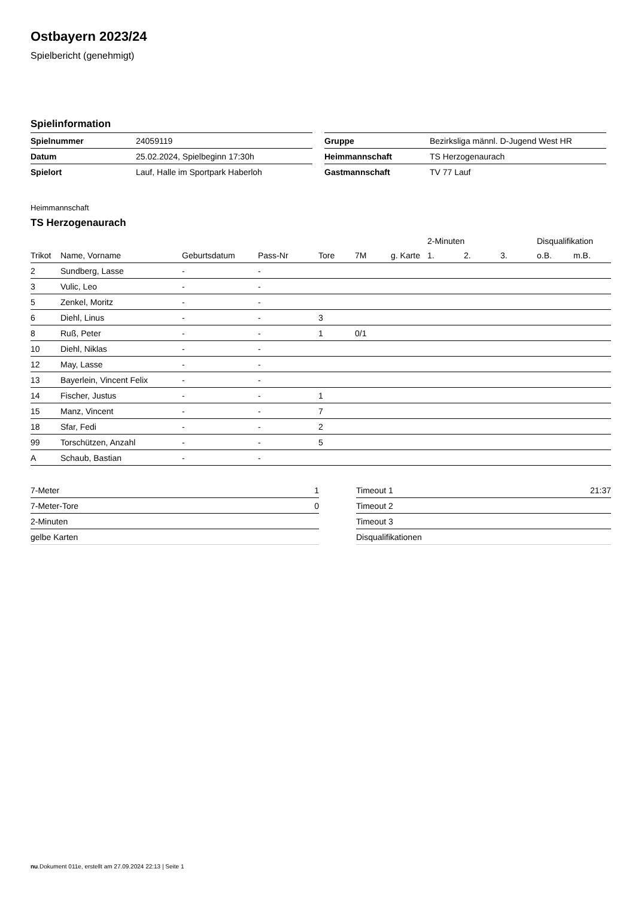Ostbayern 2023/24
Spielbericht (genehmigt)
Spielinformation
| Spielnummer | 24059119 |
| Datum | 25.02.2024, Spielbeginn 17:30h |
| Spielort | Lauf, Halle im Sportpark Haberloh |
| Gruppe | Bezirksliga männl. D-Jugend West HR |
| Heimmannschaft | TS Herzogenaurach |
| Gastmannschaft | TV 77 Lauf |
Heimmannschaft
TS Herzogenaurach
| | | | | | | | 2-Minuten | | | Disqualifikation | |
| --- | --- | --- | --- | --- | --- | --- | --- | --- | --- | --- | --- |
| Trikot | Name, Vorname | Geburtsdatum | Pass-Nr | Tore | 7M | g. Karte | 1. | 2. | 3. | o.B. | m.B. |
| 2 | Sundberg, Lasse | - | - | | | | | | | | |
| 3 | Vulic, Leo | - | - | | | | | | | | |
| 5 | Zenkel, Moritz | - | - | | | | | | | | |
| 6 | Diehl, Linus | - | - | 3 | | | | | | | |
| 8 | Ruß, Peter | - | - | 1 | 0/1 | | | | | | |
| 10 | Diehl, Niklas | - | - | | | | | | | | |
| 12 | May, Lasse | - | - | | | | | | | | |
| 13 | Bayerlein, Vincent Felix | - | - | | | | | | | | |
| 14 | Fischer, Justus | - | - | 1 | | | | | | | |
| 15 | Manz, Vincent | - | - | 7 | | | | | | | |
| 18 | Sfar, Fedi | - | - | 2 | | | | | | | |
| 99 | Torschützen, Anzahl | - | - | 5 | | | | | | | |
| A | Schaub, Bastian | - | - | | | | | | | | |
| 7-Meter | 1 |
| 7-Meter-Tore | 0 |
| 2-Minuten | |
| gelbe Karten | |
| Timeout 1 | 21:37 |
| Timeout 2 | |
| Timeout 3 | |
| Disqualifikationen | |
nu.Dokument 011e, erstellt am 27.09.2024 22:13 | Seite 1